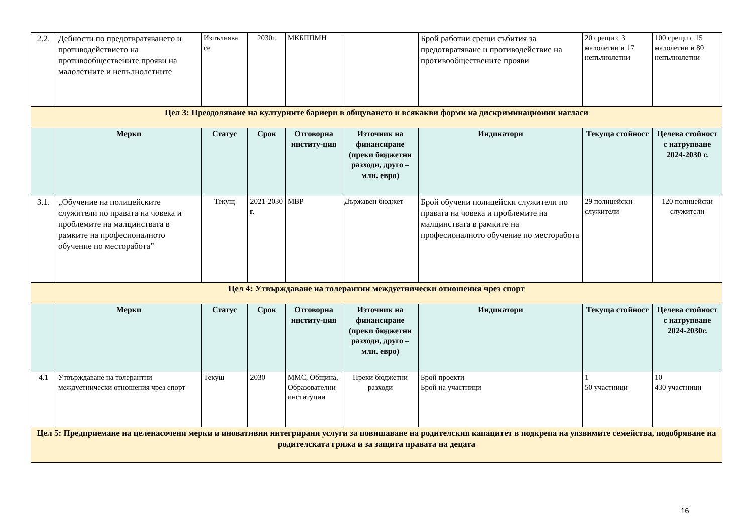| 2.2. | Дейности по предотвратяването и противодействието на противообществените прояви на малолетните и непълнолетните | Изпълнява се | 2030г. | МКБППМН | | Брой работни срещи събития за предотвратяване и противодействие на противообществените прояви | 20 срещи с 3 малолетни и 17 непълнолетни | 100 срещи с 15 малолетни и 80 непълнолетни |
| Цел 3: Преодоляване на културните бариери в общуването и всякакви форми на дискриминационни нагласи | | | | | | | | |
| | Мерки | Статус | Срок | Отговорна институ-ция | Източник на финансиране (преки бюджетни разходи, друго – млн. евро) | Индикатори | Текуща стойност | Целева стойност с натрупване 2024-2030 г. |
| 3.1. | „Обучение на полицейските служители по правата на човека и проблемите на малцинствата в рамките на професионалното обучение по месторабота” | Текущ | 2021-2030 г. | МВР | Държавен бюджет | Брой обучени полицейски служители по правата на човека и проблемите на малцинствата в рамките на професионалното обучение по месторабота | 29 полицейски служители | 120 полицейски служители |
| Цел 4: Утвърждаване на толерантни междуетнически отношения чрез спорт | | | | | | | | |
| | Мерки | Статус | Срок | Отговорна институ-ция | Източник на финансиране (преки бюджетни разходи, друго – млн. евро) | Индикатори | Текуща стойност | Целева стойност с натрупване 2024-2030г. |
| 4.1 | Утвърждаване на толерантни междуетнически отношения чрез спорт | Текущ | 2030 | ММС, Община, Образователни институции | Преки бюджетни разходи | Брой проекти Брой на участници | 1 50 участници | 10 430 участници |
| Цел 5: Предприемане на целенасочени мерки и иновативни интегрирани услуги за повишаване на родителския капацитет в подкрепа на уязвимите семейства, подобряване на родителската грижа и за защита правата на децата | | | | | | | | |
16